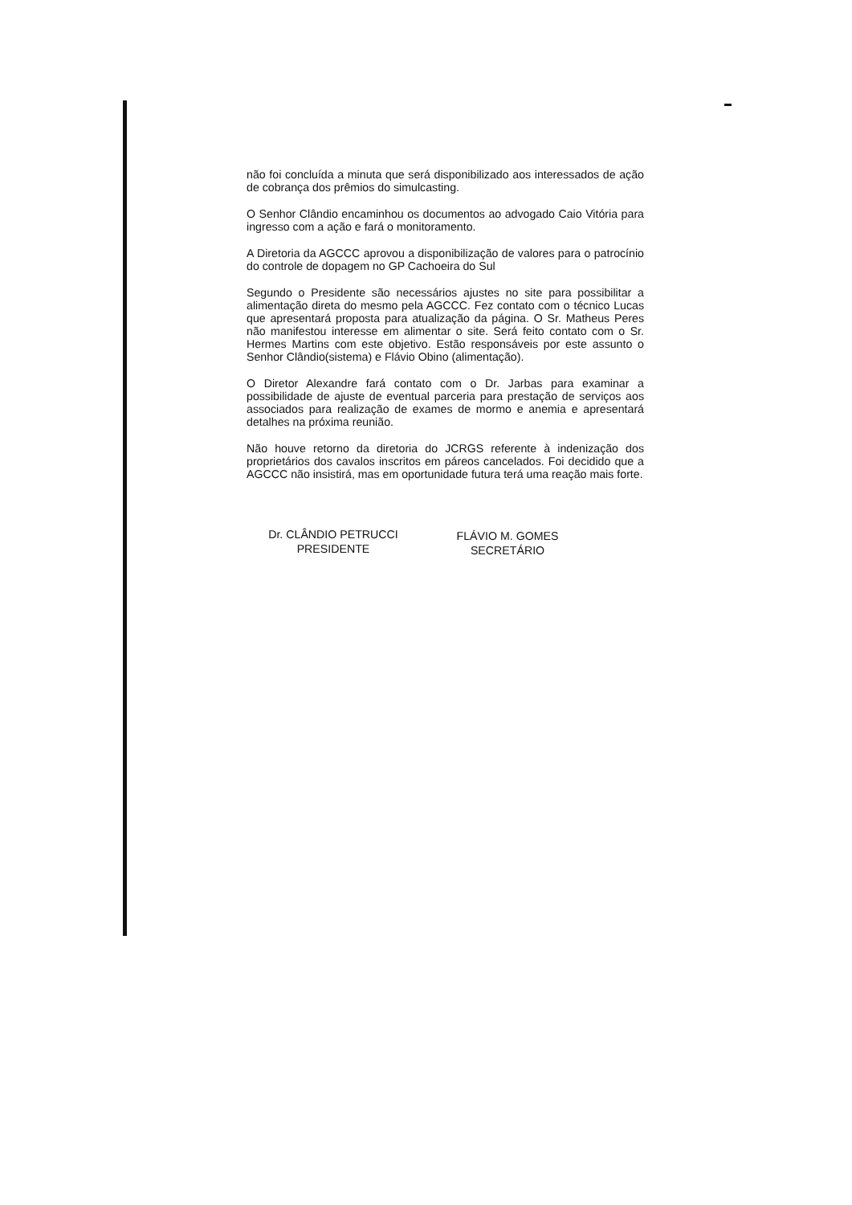não foi concluída a minuta que será disponibilizado aos interessados de ação de cobrança dos prêmios do simulcasting.
O Senhor Clândio encaminhou os documentos ao advogado Caio Vitória para ingresso com a ação e fará o monitoramento.
A Diretoria da AGCCC aprovou a disponibilização de valores para o patrocínio do controle de dopagem no GP Cachoeira do Sul
Segundo o Presidente são necessários ajustes no site para possibilitar a alimentação direta do mesmo pela AGCCC. Fez contato com o técnico Lucas que apresentará proposta para atualização da página. O Sr. Matheus Peres não manifestou interesse em alimentar o site. Será feito contato com o Sr. Hermes Martins com este objetivo. Estão responsáveis por este assunto o Senhor Clândio(sistema) e Flávio Obino (alimentação).
O Diretor Alexandre fará contato com o Dr. Jarbas para examinar a possibilidade de ajuste de eventual parceria para prestação de serviços aos associados para realização de exames de mormo e anemia e apresentará detalhes na próxima reunião.
Não houve retorno da diretoria do JCRGS referente à indenização dos proprietários dos cavalos inscritos em páreos cancelados. Foi decidido que a AGCCC não insistirá, mas em oportunidade futura terá uma reação mais forte.
Dr. CLÂNDIO PETRUCCI
PRESIDENTE
FLÁVIO M. GOMES
SECRETÁRIO